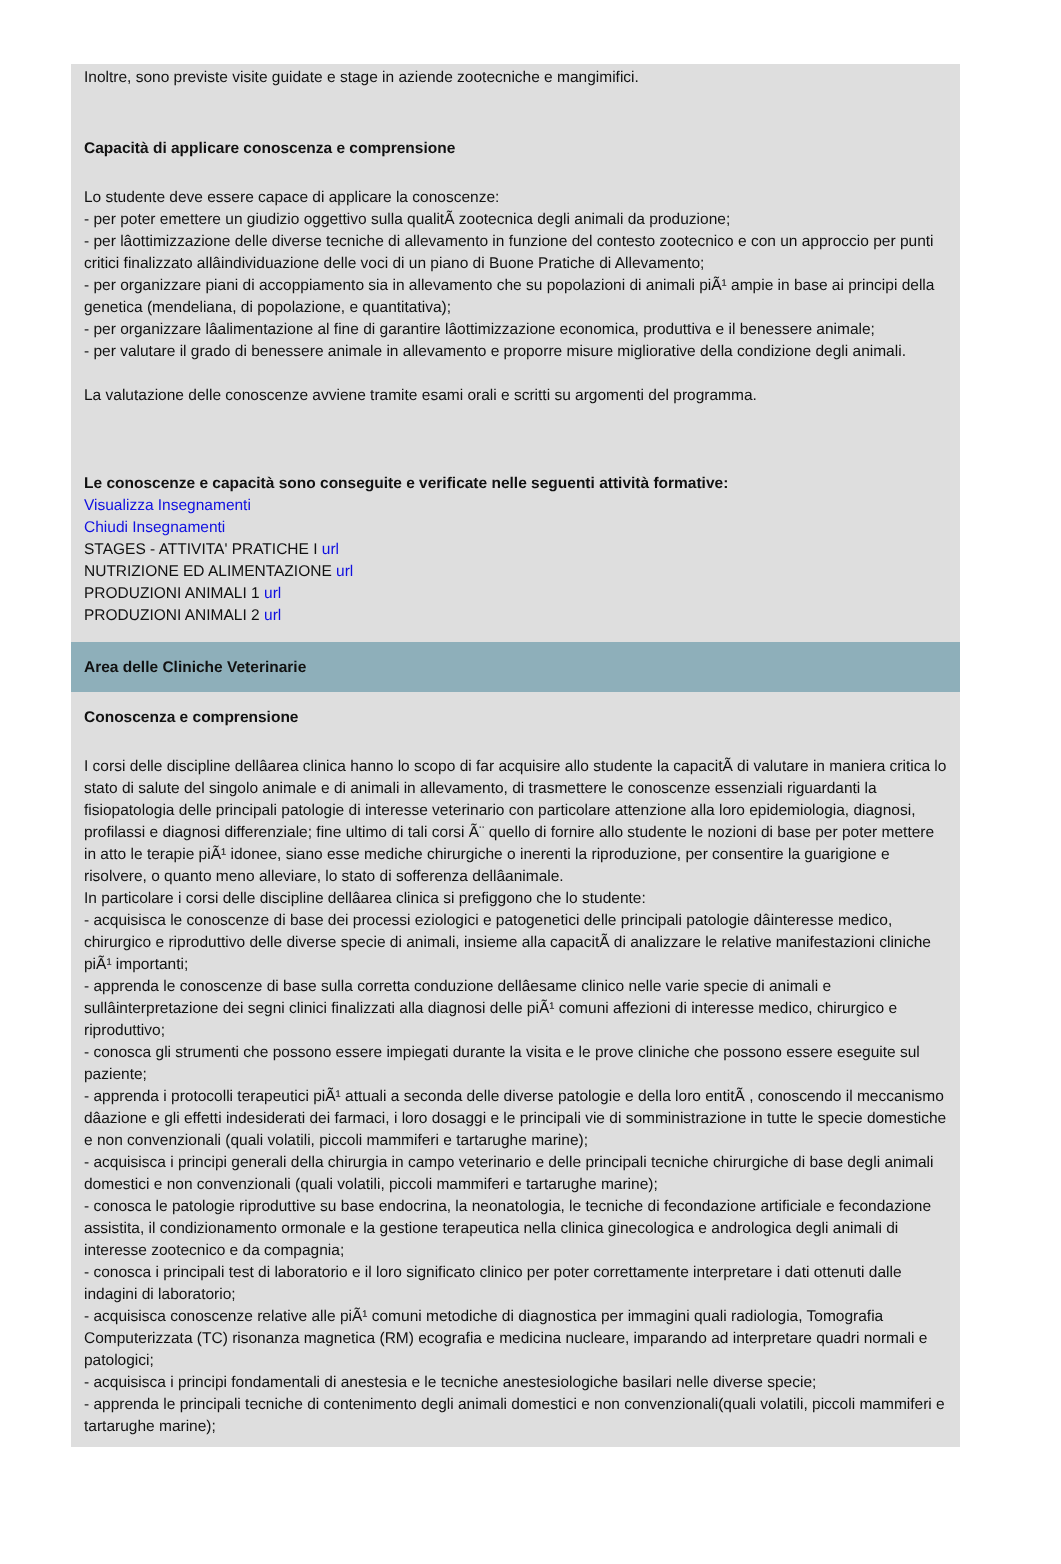Inoltre, sono previste visite guidate e stage in aziende zootecniche e mangimifici.
Capacità di applicare conoscenza e comprensione
Lo studente deve essere capace di applicare la conoscenze:
- per poter emettere un giudizio oggettivo sulla qualitÃ zootecnica degli animali da produzione;
- per lâottimizzazione delle diverse tecniche di allevamento in funzione del contesto zootecnico e con un approccio per punti critici finalizzato allâindividuazione delle voci di un piano di Buone Pratiche di Allevamento;
- per organizzare piani di accoppiamento sia in allevamento che su popolazioni di animali piÃ¹ ampie in base ai principi della genetica (mendeliana, di popolazione, e quantitativa);
- per organizzare lâalimentazione al fine di garantire lâottimizzazione economica, produttiva e il benessere animale;
- per valutare il grado di benessere animale in allevamento e proporre misure migliorative della condizione degli animali.
La valutazione delle conoscenze avviene tramite esami orali e scritti su argomenti del programma.
Le conoscenze e capacità sono conseguite e verificate nelle seguenti attività formative:
Visualizza Insegnamenti
Chiudi Insegnamenti
STAGES - ATTIVITA' PRATICHE I url
NUTRIZIONE ED ALIMENTAZIONE url
PRODUZIONI ANIMALI 1 url
PRODUZIONI ANIMALI 2 url
Area delle Cliniche Veterinarie
Conoscenza e comprensione
I corsi delle discipline dellâarea clinica hanno lo scopo di far acquisire allo studente la capacitÃ di valutare in maniera critica lo stato di salute del singolo animale e di animali in allevamento, di trasmettere le conoscenze essenziali riguardanti la fisiopatologia delle principali patologie di interesse veterinario con particolare attenzione alla loro epidemiologia, diagnosi, profilassi e diagnosi differenziale; fine ultimo di tali corsi Ã¨ quello di fornire allo studente le nozioni di base per poter mettere in atto le terapie piÃ¹ idonee, siano esse mediche chirurgiche o inerenti la riproduzione, per consentire la guarigione e risolvere, o quanto meno alleviare, lo stato di sofferenza dellâanimale.
In particolare i corsi delle discipline dellâarea clinica si prefiggono che lo studente:
- acquisisca le conoscenze di base dei processi eziologici e patogenetici delle principali patologie dâinteresse medico, chirurgico e riproduttivo delle diverse specie di animali, insieme alla capacitÃ di analizzare le relative manifestazioni cliniche piÃ¹ importanti;
- apprenda le conoscenze di base sulla corretta conduzione dellâesame clinico nelle varie specie di animali e sullâinterpretazione dei segni clinici finalizzati alla diagnosi delle piÃ¹ comuni affezioni di interesse medico, chirurgico e riproduttivo;
- conosca gli strumenti che possono essere impiegati durante la visita e le prove cliniche che possono essere eseguite sul paziente;
- apprenda i protocolli terapeutici piÃ¹ attuali a seconda delle diverse patologie e della loro entitÃ , conoscendo il meccanismo dâazione e gli effetti indesiderati dei farmaci, i loro dosaggi e le principali vie di somministrazione in tutte le specie domestiche e non convenzionali (quali volatili, piccoli mammiferi e tartarughe marine);
- acquisisca i principi generali della chirurgia in campo veterinario e delle principali tecniche chirurgiche di base degli animali domestici e non convenzionali (quali volatili, piccoli mammiferi e tartarughe marine);
- conosca le patologie riproduttive su base endocrina, la neonatologia, le tecniche di fecondazione artificiale e fecondazione assistita, il condizionamento ormonale e la gestione terapeutica nella clinica ginecologica e andrologica degli animali di interesse zootecnico e da compagnia;
- conosca i principali test di laboratorio e il loro significato clinico per poter correttamente interpretare i dati ottenuti dalle indagini di laboratorio;
- acquisisca conoscenze relative alle piÃ¹ comuni metodiche di diagnostica per immagini quali radiologia, Tomografia Computerizzata (TC) risonanza magnetica (RM) ecografia e medicina nucleare, imparando ad interpretare quadri normali e patologici;
- acquisisca i principi fondamentali di anestesia e le tecniche anestesiologiche basilari nelle diverse specie;
- apprenda le principali tecniche di contenimento degli animali domestici e non convenzionali(quali volatili, piccoli mammiferi e tartarughe marine);